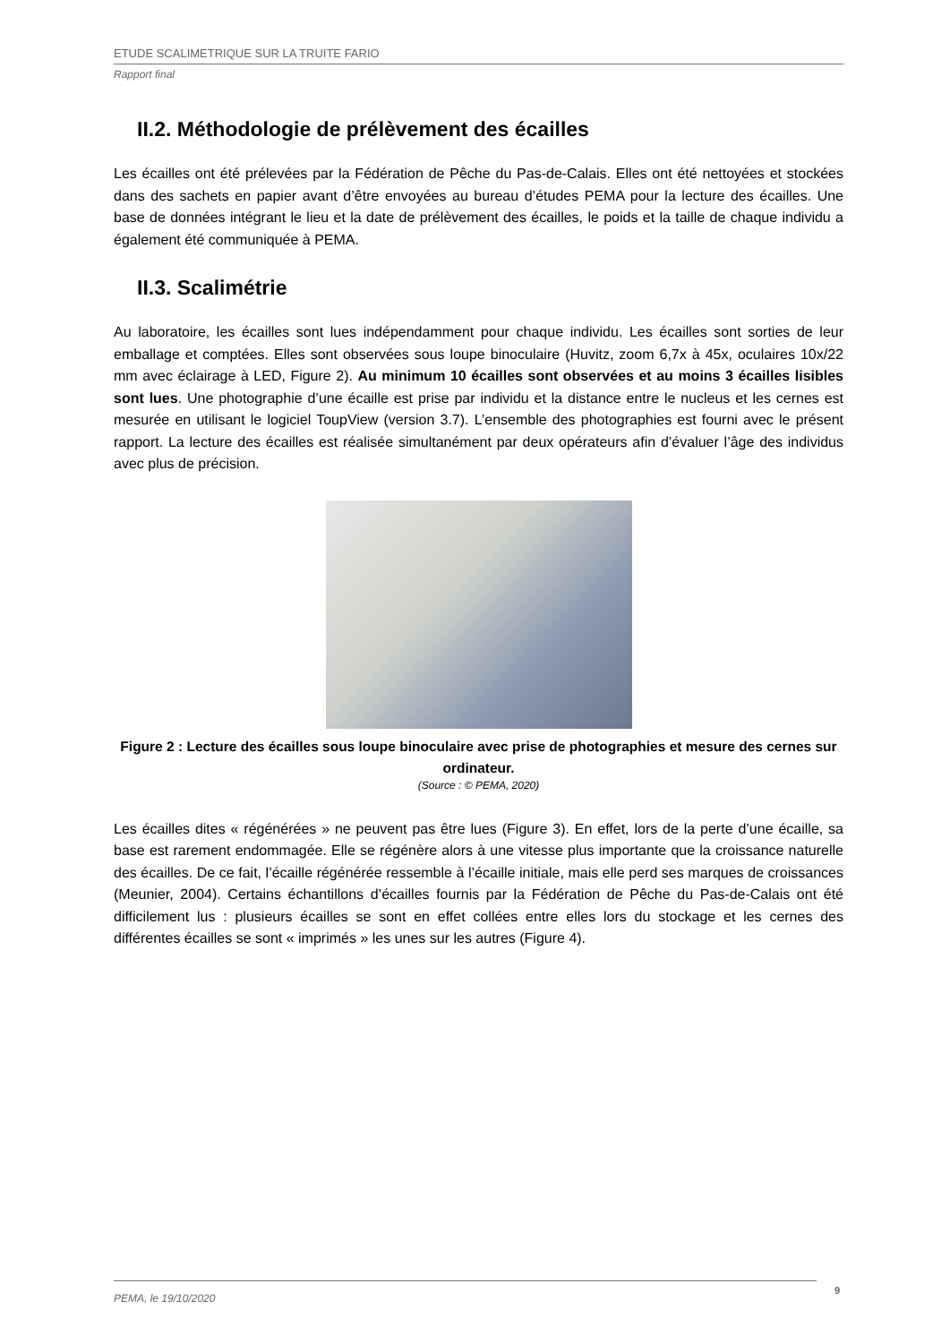ETUDE SCALIMETRIQUE SUR LA TRUITE FARIO
Rapport final
II.2. Méthodologie de prélèvement des écailles
Les écailles ont été prélevées par la Fédération de Pêche du Pas-de-Calais. Elles ont été nettoyées et stockées dans des sachets en papier avant d’être envoyées au bureau d’études PEMA pour la lecture des écailles. Une base de données intégrant le lieu et la date de prélèvement des écailles, le poids et la taille de chaque individu a également été communiquée à PEMA.
II.3. Scalimétrie
Au laboratoire, les écailles sont lues indépendamment pour chaque individu. Les écailles sont sorties de leur emballage et comptées. Elles sont observées sous loupe binoculaire (Huvitz, zoom 6,7x à 45x, oculaires 10x/22 mm avec éclairage à LED, Figure 2). Au minimum 10 écailles sont observées et au moins 3 écailles lisibles sont lues. Une photographie d’une écaille est prise par individu et la distance entre le nucleus et les cernes est mesurée en utilisant le logiciel ToupView (version 3.7). L’ensemble des photographies est fourni avec le présent rapport. La lecture des écailles est réalisée simultanément par deux opérateurs afin d’évaluer l’âge des individus avec plus de précision.
Figure 2 : Lecture des écailles sous loupe binoculaire avec prise de photographies et mesure des cernes sur ordinateur.
(Source : © PEMA, 2020)
Les écailles dites « régénérées » ne peuvent pas être lues (Figure 3). En effet, lors de la perte d’une écaille, sa base est rarement endommagée. Elle se régénère alors à une vitesse plus importante que la croissance naturelle des écailles. De ce fait, l’écaille régénérée ressemble à l’écaille initiale, mais elle perd ses marques de croissances (Meunier, 2004). Certains échantillons d’écailles fournis par la Fédération de Pêche du Pas-de-Calais ont été difficilement lus : plusieurs écailles se sont en effet collées entre elles lors du stockage et les cernes des différentes écailles se sont « imprimés » les unes sur les autres (Figure 4).
PEMA, le 19/10/2020 9